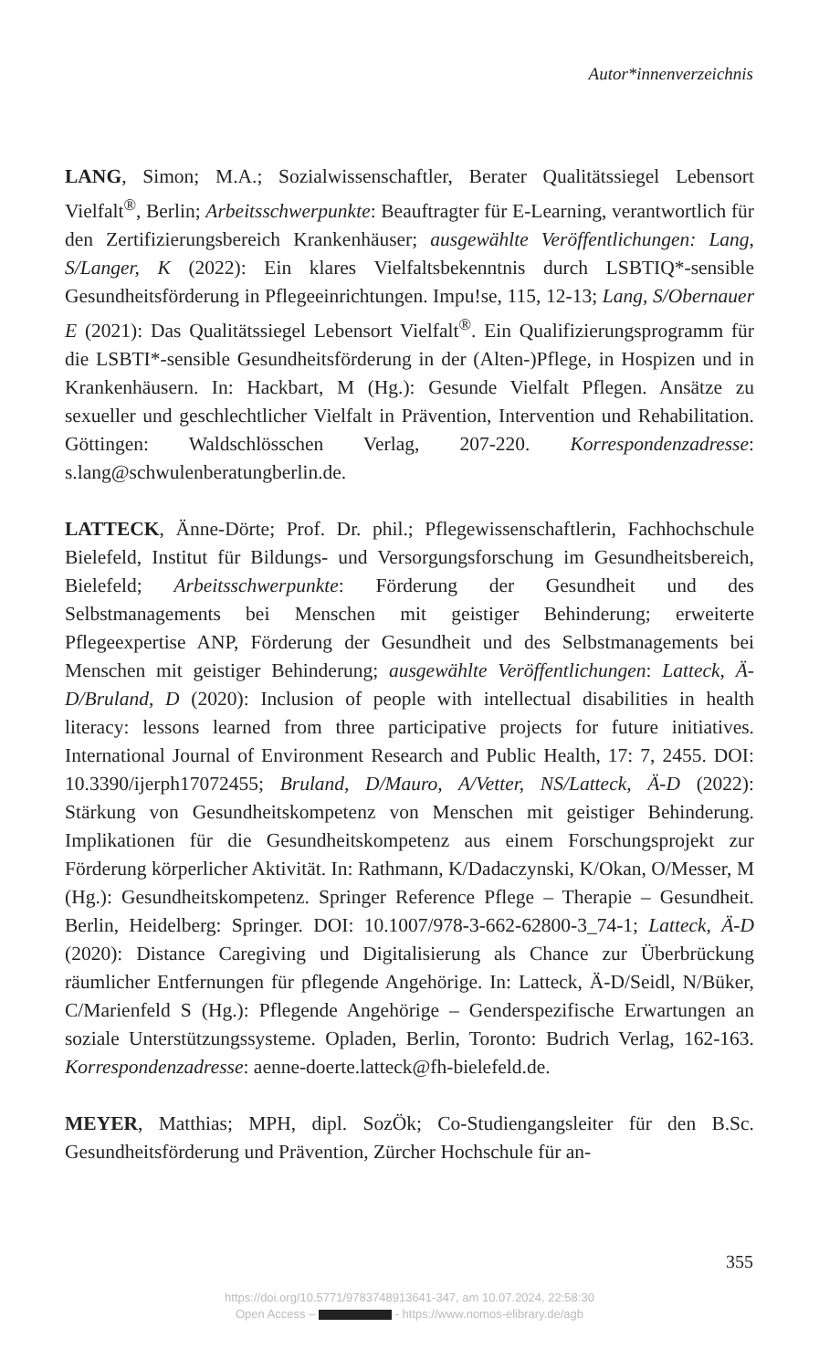Autor*innenverzeichnis
LANG, Simon; M.A.; Sozialwissenschaftler, Berater Qualitätssiegel Lebensort Vielfalt<sup>®</sup>, Berlin; Arbeitsschwerpunkte: Beauftragter für E-Learning, verantwortlich für den Zertifizierungsbereich Krankenhäuser; ausgewählte Veröffentlichungen: Lang, S/Langer, K (2022): Ein klares Vielfaltsbekenntnis durch LSBTIQ*-sensible Gesundheitsförderung in Pflegeeinrichtungen. Impu!se, 115, 12-13; Lang, S/Obernauer E (2021): Das Qualitätssiegel Lebensort Vielfalt<sup>®</sup>. Ein Qualifizierungsprogramm für die LSBTI*-sensible Gesundheitsförderung in der (Alten-)Pflege, in Hospizen und in Krankenhäusern. In: Hackbart, M (Hg.): Gesunde Vielfalt Pflegen. Ansätze zu sexueller und geschlechtlicher Vielfalt in Prävention, Intervention und Rehabilitation. Göttingen: Waldschlösschen Verlag, 207-220. Korrespondenzadresse: s.lang@schwulenberatungberlin.de.
LATTECK, Änne-Dörte; Prof. Dr. phil.; Pflegewissenschaftlerin, Fachhochschule Bielefeld, Institut für Bildungs- und Versorgungsforschung im Gesundheitsbereich, Bielefeld; Arbeitsschwerpunkte: Förderung der Gesundheit und des Selbstmanagements bei Menschen mit geistiger Behinderung; erweiterte Pflegeexpertise ANP, Förderung der Gesundheit und des Selbstmanagements bei Menschen mit geistiger Behinderung; ausgewählte Veröffentlichungen: Latteck, Ä-D/Bruland, D (2020): Inclusion of people with intellectual disabilities in health literacy: lessons learned from three participative projects for future initiatives. International Journal of Environment Research and Public Health, 17: 7, 2455. DOI: 10.3390/ijerph17072455; Bruland, D/Mauro, A/Vetter, NS/Latteck, Ä-D (2022): Stärkung von Gesundheitskompetenz von Menschen mit geistiger Behinderung. Implikationen für die Gesundheitskompetenz aus einem Forschungsprojekt zur Förderung körperlicher Aktivität. In: Rathmann, K/Dadaczynski, K/Okan, O/Messer, M (Hg.): Gesundheitskompetenz. Springer Reference Pflege – Therapie – Gesundheit. Berlin, Heidelberg: Springer. DOI: 10.1007/978-3-662-62800-3_74-1; Latteck, Ä-D (2020): Distance Caregiving und Digitalisierung als Chance zur Überbrückung räumlicher Entfernungen für pflegende Angehörige. In: Latteck, Ä-D/Seidl, N/Büker, C/Marienfeld S (Hg.): Pflegende Angehörige – Genderspezifische Erwartungen an soziale Unterstützungssysteme. Opladen, Berlin, Toronto: Budrich Verlag, 162-163. Korrespondenzadresse: aenne-doerte.latteck@fh-bielefeld.de.
MEYER, Matthias; MPH, dipl. SozÖk; Co-Studiengangsleiter für den B.Sc. Gesundheitsförderung und Prävention, Zürcher Hochschule für an-
355
https://doi.org/10.5771/9783748913641-347, am 10.07.2024, 22:58:30
Open Access – - https://www.nomos-elibrary.de/agb